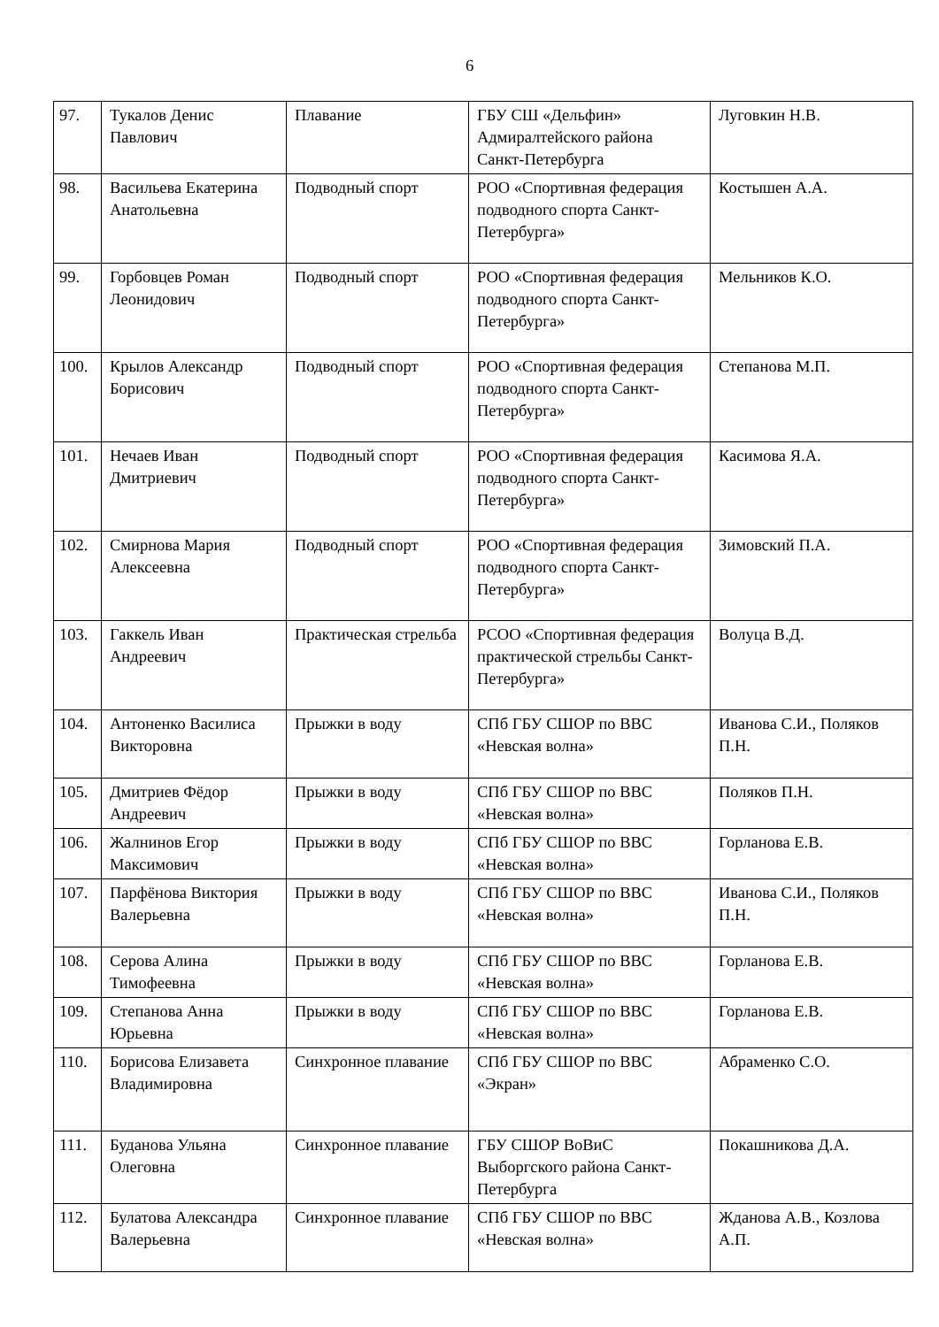6
| 97. | Тукалов Денис Павлович | Плавание | ГБУ СШ «Дельфин» Адмиралтейского района Санкт-Петербурга | Луговкин Н.В. |
| 98. | Васильева Екатерина Анатольевна | Подводный спорт | РОО «Спортивная федерация подводного спорта Санкт-Петербурга» | Костышен А.А. |
| 99. | Горбовцев Роман Леонидович | Подводный спорт | РОО «Спортивная федерация подводного спорта Санкт-Петербурга» | Мельников К.О. |
| 100. | Крылов Александр Борисович | Подводный спорт | РОО «Спортивная федерация подводного спорта Санкт-Петербурга» | Степанова М.П. |
| 101. | Нечаев Иван Дмитриевич | Подводный спорт | РОО «Спортивная федерация подводного спорта Санкт-Петербурга» | Касимова Я.А. |
| 102. | Смирнова Мария Алексеевна | Подводный спорт | РОО «Спортивная федерация подводного спорта Санкт-Петербурга» | Зимовский П.А. |
| 103. | Гаккель Иван Андреевич | Практическая стрельба | РСОО «Спортивная федерация практической стрельбы Санкт-Петербурга» | Волуца В.Д. |
| 104. | Антоненко Василиса Викторовна | Прыжки в воду | СПб ГБУ СШОР по ВВС «Невская волна» | Иванова С.И., Поляков П.Н. |
| 105. | Дмитриев Фёдор Андреевич | Прыжки в воду | СПб ГБУ СШОР по ВВС «Невская волна» | Поляков П.Н. |
| 106. | Жалнинов Егор Максимович | Прыжки в воду | СПб ГБУ СШОР по ВВС «Невская волна» | Горланова Е.В. |
| 107. | Парфёнова Виктория Валерьевна | Прыжки в воду | СПб ГБУ СШОР по ВВС «Невская волна» | Иванова С.И., Поляков П.Н. |
| 108. | Серова Алина Тимофеевна | Прыжки в воду | СПб ГБУ СШОР по ВВС «Невская волна» | Горланова Е.В. |
| 109. | Степанова Анна Юрьевна | Прыжки в воду | СПб ГБУ СШОР по ВВС «Невская волна» | Горланова Е.В. |
| 110. | Борисова Елизавета Владимировна | Синхронное плавание | СПб ГБУ СШОР по ВВС «Экран» | Абраменко С.О. |
| 111. | Буданова Ульяна Олеговна | Синхронное плавание | ГБУ СШОР ВоВиС Выборгского района Санкт-Петербурга | Покашникова Д.А. |
| 112. | Булатова Александра Валерьевна | Синхронное плавание | СПб ГБУ СШОР по ВВС «Невская волна» | Жданова А.В., Козлова А.П. |